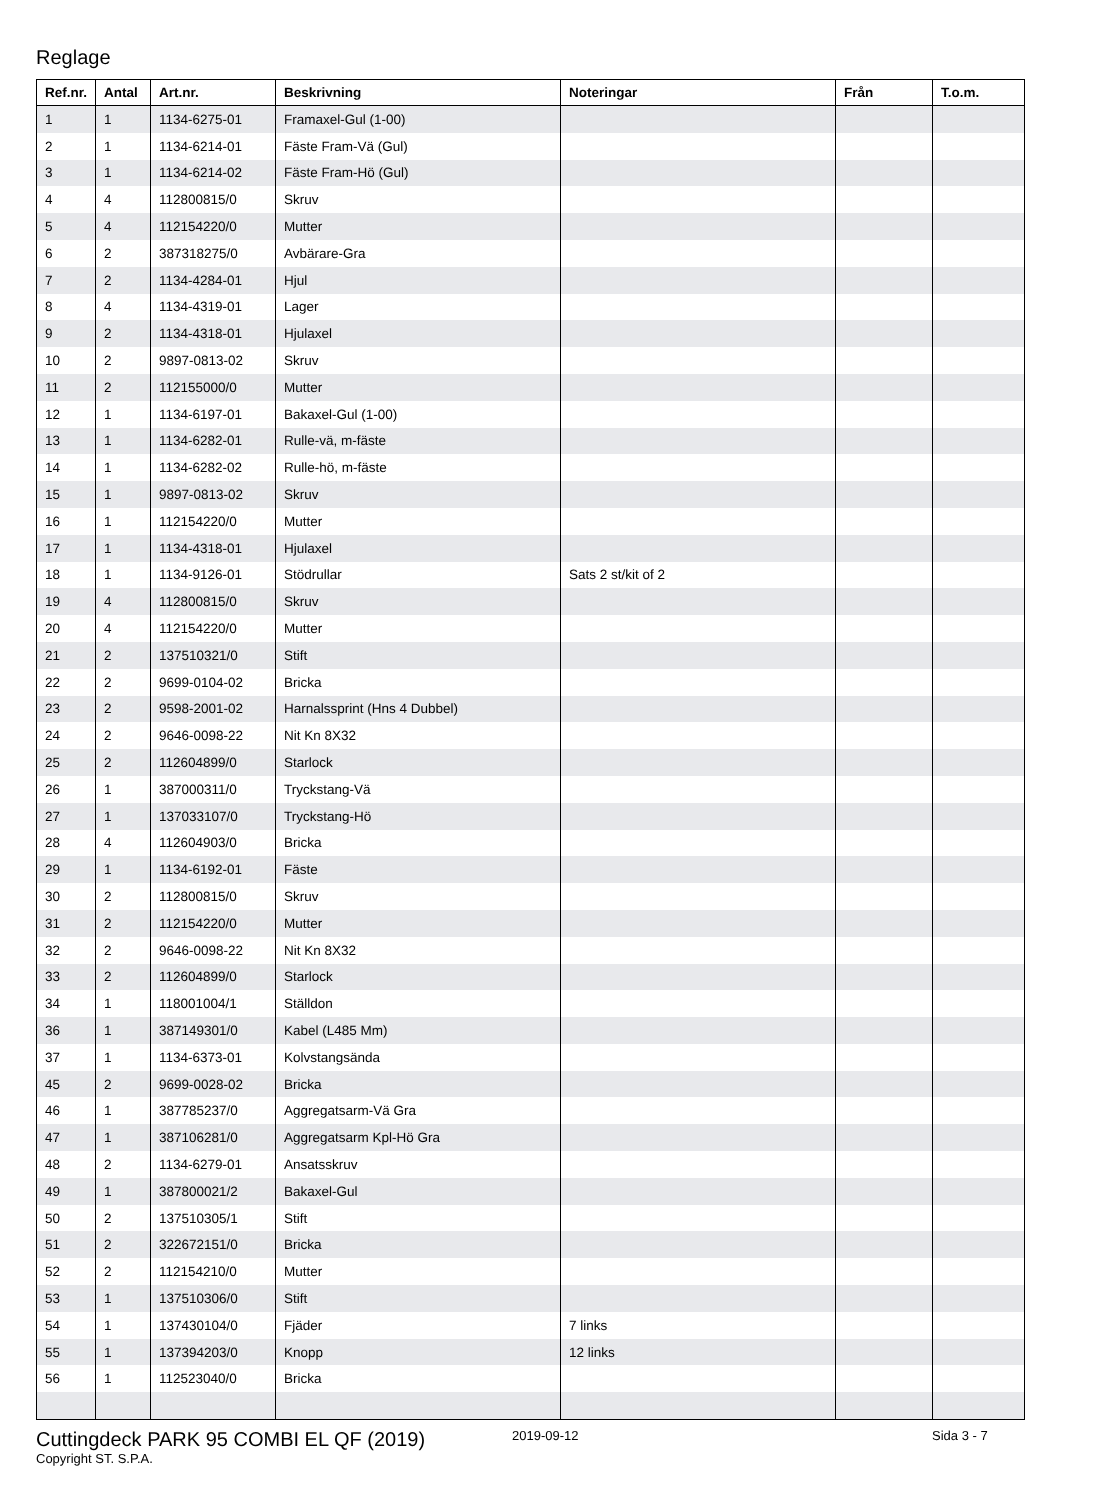Reglage
| Ref.nr. | Antal | Art.nr. | Beskrivning | Noteringar | Från | T.o.m. |
| --- | --- | --- | --- | --- | --- | --- |
| 1 | 1 | 1134-6275-01 | Framaxel-Gul (1-00) | | | |
| 2 | 1 | 1134-6214-01 | Fäste Fram-Vä (Gul) | | | |
| 3 | 1 | 1134-6214-02 | Fäste Fram-Hö (Gul) | | | |
| 4 | 4 | 112800815/0 | Skruv | | | |
| 5 | 4 | 112154220/0 | Mutter | | | |
| 6 | 2 | 387318275/0 | Avbärare-Gra | | | |
| 7 | 2 | 1134-4284-01 | Hjul | | | |
| 8 | 4 | 1134-4319-01 | Lager | | | |
| 9 | 2 | 1134-4318-01 | Hjulaxel | | | |
| 10 | 2 | 9897-0813-02 | Skruv | | | |
| 11 | 2 | 112155000/0 | Mutter | | | |
| 12 | 1 | 1134-6197-01 | Bakaxel-Gul (1-00) | | | |
| 13 | 1 | 1134-6282-01 | Rulle-vä, m-fäste | | | |
| 14 | 1 | 1134-6282-02 | Rulle-hö, m-fäste | | | |
| 15 | 1 | 9897-0813-02 | Skruv | | | |
| 16 | 1 | 112154220/0 | Mutter | | | |
| 17 | 1 | 1134-4318-01 | Hjulaxel | | | |
| 18 | 1 | 1134-9126-01 | Stödrullar | Sats 2 st/kit of 2 | | |
| 19 | 4 | 112800815/0 | Skruv | | | |
| 20 | 4 | 112154220/0 | Mutter | | | |
| 21 | 2 | 137510321/0 | Stift | | | |
| 22 | 2 | 9699-0104-02 | Bricka | | | |
| 23 | 2 | 9598-2001-02 | Harnalssprint (Hns 4 Dubbel) | | | |
| 24 | 2 | 9646-0098-22 | Nit Kn 8X32 | | | |
| 25 | 2 | 112604899/0 | Starlock | | | |
| 26 | 1 | 387000311/0 | Tryckstang-Vä | | | |
| 27 | 1 | 137033107/0 | Tryckstang-Hö | | | |
| 28 | 4 | 112604903/0 | Bricka | | | |
| 29 | 1 | 1134-6192-01 | Fäste | | | |
| 30 | 2 | 112800815/0 | Skruv | | | |
| 31 | 2 | 112154220/0 | Mutter | | | |
| 32 | 2 | 9646-0098-22 | Nit Kn 8X32 | | | |
| 33 | 2 | 112604899/0 | Starlock | | | |
| 34 | 1 | 118001004/1 | Ställdon | | | |
| 36 | 1 | 387149301/0 | Kabel (L485 Mm) | | | |
| 37 | 1 | 1134-6373-01 | Kolvstangsända | | | |
| 45 | 2 | 9699-0028-02 | Bricka | | | |
| 46 | 1 | 387785237/0 | Aggregatsarm-Vä Gra | | | |
| 47 | 1 | 387106281/0 | Aggregatsarm Kpl-Hö Gra | | | |
| 48 | 2 | 1134-6279-01 | Ansatsskruv | | | |
| 49 | 1 | 387800021/2 | Bakaxel-Gul | | | |
| 50 | 2 | 137510305/1 | Stift | | | |
| 51 | 2 | 322672151/0 | Bricka | | | |
| 52 | 2 | 112154210/0 | Mutter | | | |
| 53 | 1 | 137510306/0 | Stift | | | |
| 54 | 1 | 137430104/0 | Fjäder | 7 links | | |
| 55 | 1 | 137394203/0 | Knopp | 12 links | | |
| 56 | 1 | 112523040/0 | Bricka | | | |
Cuttingdeck PARK 95 COMBI EL QF (2019)
2019-09-12 Sida 3 - 7
Copyright ST. S.P.A.